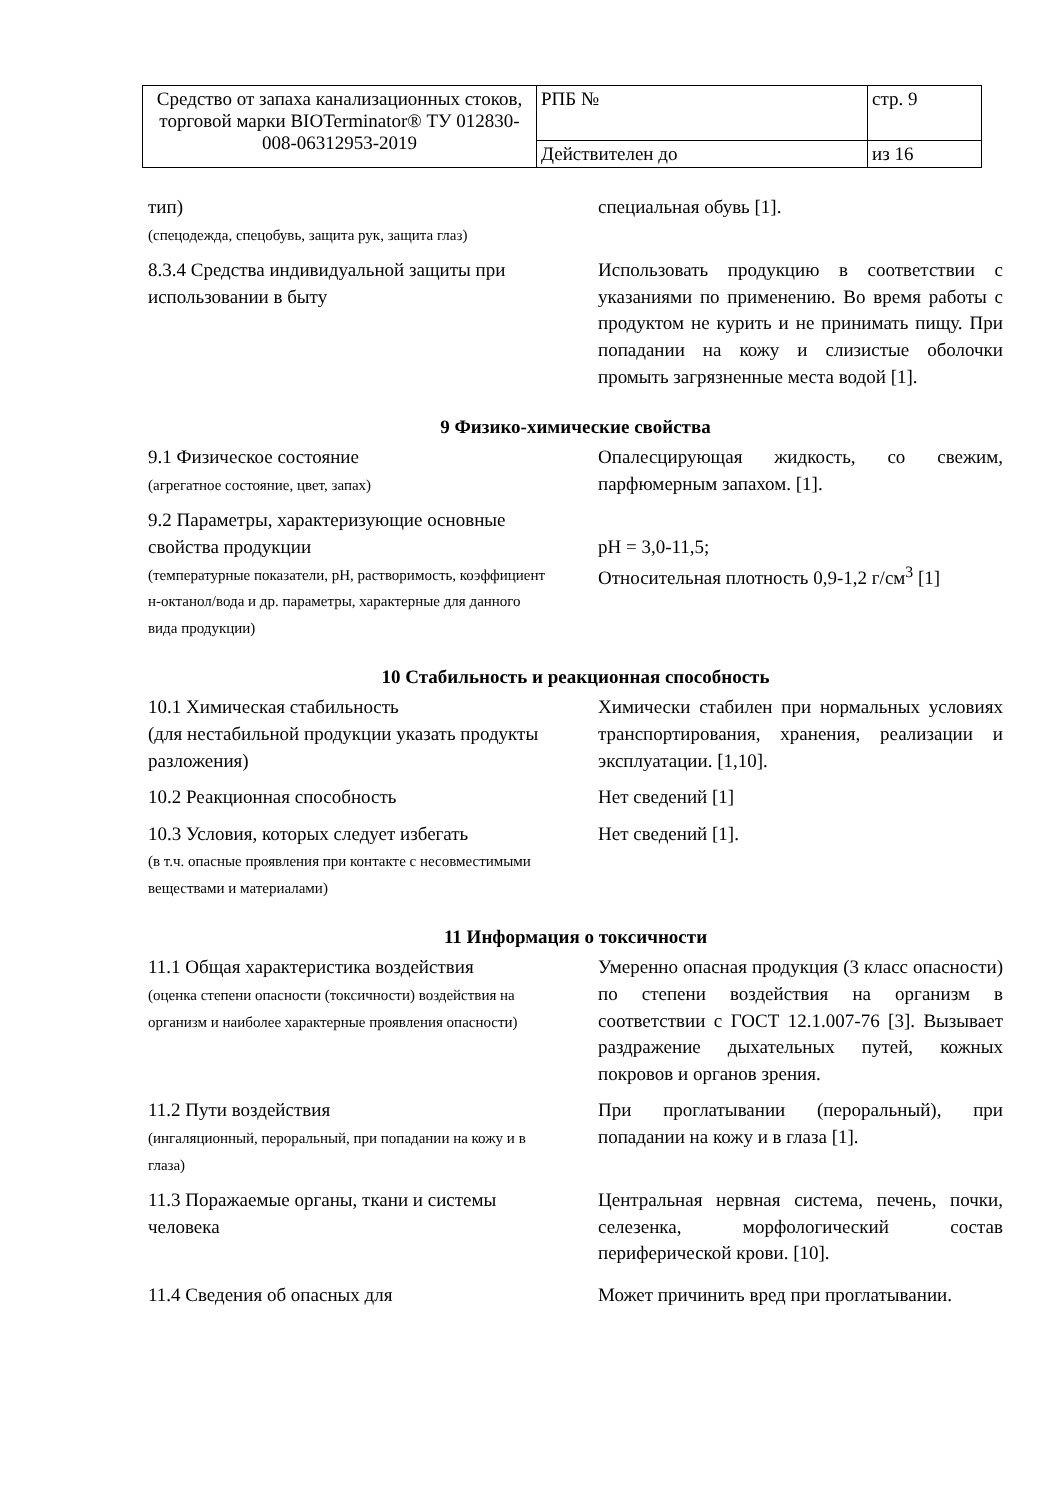| Средство от запаха канализационных стоков, торговой марки BIOTerminator® ТУ 012830-008-06312953-2019 | РПБ № | стр. 9 |
| | Действителен до | из 16 |
| тип) (спецодежда, спецобувь, защита рук, защита глаз) | специальная обувь [1]. |
| 8.3.4 Средства индивидуальной защиты при использовании в быту | Использовать продукцию в соответствии с указаниями по применению. Во время работы с продуктом не курить и не принимать пищу. При попадании на кожу и слизистые оболочки промыть загрязненные места водой [1]. |
9 Физико-химические свойства
| 9.1 Физическое состояние (агрегатное состояние, цвет, запах) | Опалесцирующая жидкость, со свежим, парфюмерным запахом. [1]. |
| 9.2 Параметры, характеризующие основные свойства продукции (температурные показатели, pH, растворимость, коэффициент н-октанол/вода и др. параметры, характерные для данного вида продукции) | pH = 3,0-11,5; Относительная плотность 0,9-1,2 г/см<sup>3</sup> [1] |
10 Стабильность и реакционная способность
| 10.1 Химическая стабильность (для нестабильной продукции указать продукты разложения) | Химически стабилен при нормальных условиях транспортирования, хранения, реализации и эксплуатации. [1,10]. |
| 10.2 Реакционная способность | Нет сведений [1] |
| 10.3 Условия, которых следует избегать (в т.ч. опасные проявления при контакте с несовместимыми веществами и материалами) | Нет сведений [1]. |
11 Информация о токсичности
| 11.1 Общая характеристика воздействия (оценка степени опасности (токсичности) воздействия на организм и наиболее характерные проявления опасности) | Умеренно опасная продукция (3 класс опасности) по степени воздействия на организм в соответствии с ГОСТ 12.1.007-76 [3]. Вызывает раздражение дыхательных путей, кожных покровов и органов зрения. |
| 11.2 Пути воздействия (ингаляционный, пероральный, при попадании на кожу и в глаза) | При проглатывании (пероральный), при попадании на кожу и в глаза [1]. |
| 11.3 Поражаемые органы, ткани и системы человека | Центральная нервная система, печень, почки, селезенка, морфологический состав периферической крови. [10]. |
| 11.4 Сведения об опасных для | Может причинить вред при проглатывании. |